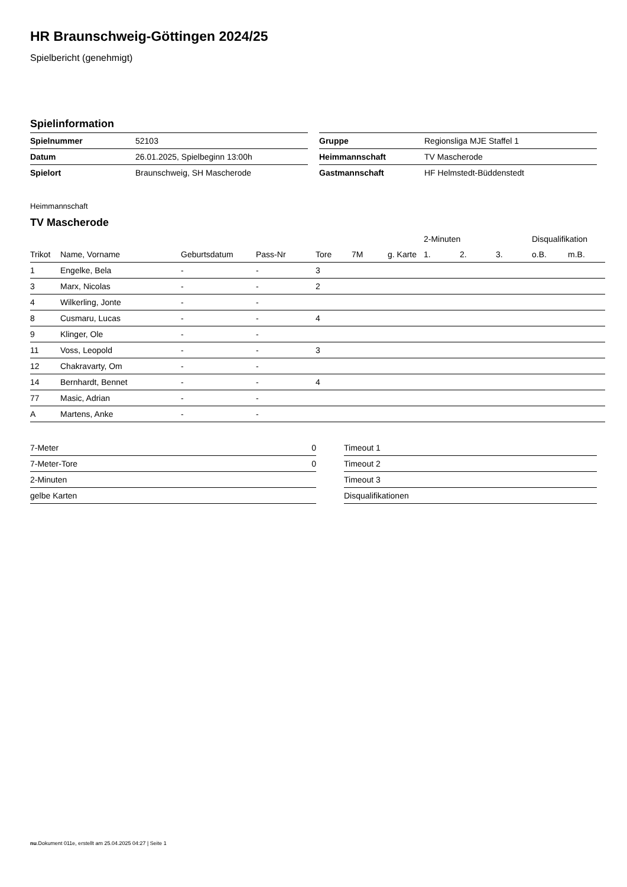HR Braunschweig-Göttingen 2024/25
Spielbericht (genehmigt)
Spielinformation
| Spielnummer | 52103 |
| Datum | 26.01.2025, Spielbeginn 13:00h |
| Spielort | Braunschweig, SH Mascherode |
| Gruppe | Regionsliga MJE Staffel 1 |
| Heimmannschaft | TV Mascherode |
| Gastmannschaft | HF Helmstedt-Büddenstedt |
Heimmannschaft
TV Mascherode
| | | | | | | | 2-Minuten | | | Disqualifikation | |
| --- | --- | --- | --- | --- | --- | --- | --- | --- | --- | --- | --- |
| Trikot | Name, Vorname | Geburtsdatum | Pass-Nr | Tore | 7M | g. Karte | 1. | 2. | 3. | o.B. | m.B. |
| 1 | Engelke, Bela | - | - | 3 | | | | | | | |
| 3 | Marx, Nicolas | - | - | 2 | | | | | | | |
| 4 | Wilkerling, Jonte | - | - | | | | | | | | |
| 8 | Cusmaru, Lucas | - | - | 4 | | | | | | | |
| 9 | Klinger, Ole | - | - | | | | | | | | |
| 11 | Voss, Leopold | - | - | 3 | | | | | | | |
| 12 | Chakravarty, Om | - | - | | | | | | | | |
| 14 | Bernhardt, Bennet | - | - | 4 | | | | | | | |
| 77 | Masic, Adrian | - | - | | | | | | | | |
| A | Martens, Anke | - | - | | | | | | | | |
| 7-Meter | 0 |
| 7-Meter-Tore | 0 |
| 2-Minuten | |
| gelbe Karten | |
| Timeout 1 |
| Timeout 2 |
| Timeout 3 |
| Disqualifikationen |
nu.Dokument 011e, erstellt am 25.04.2025 04:27 | Seite 1